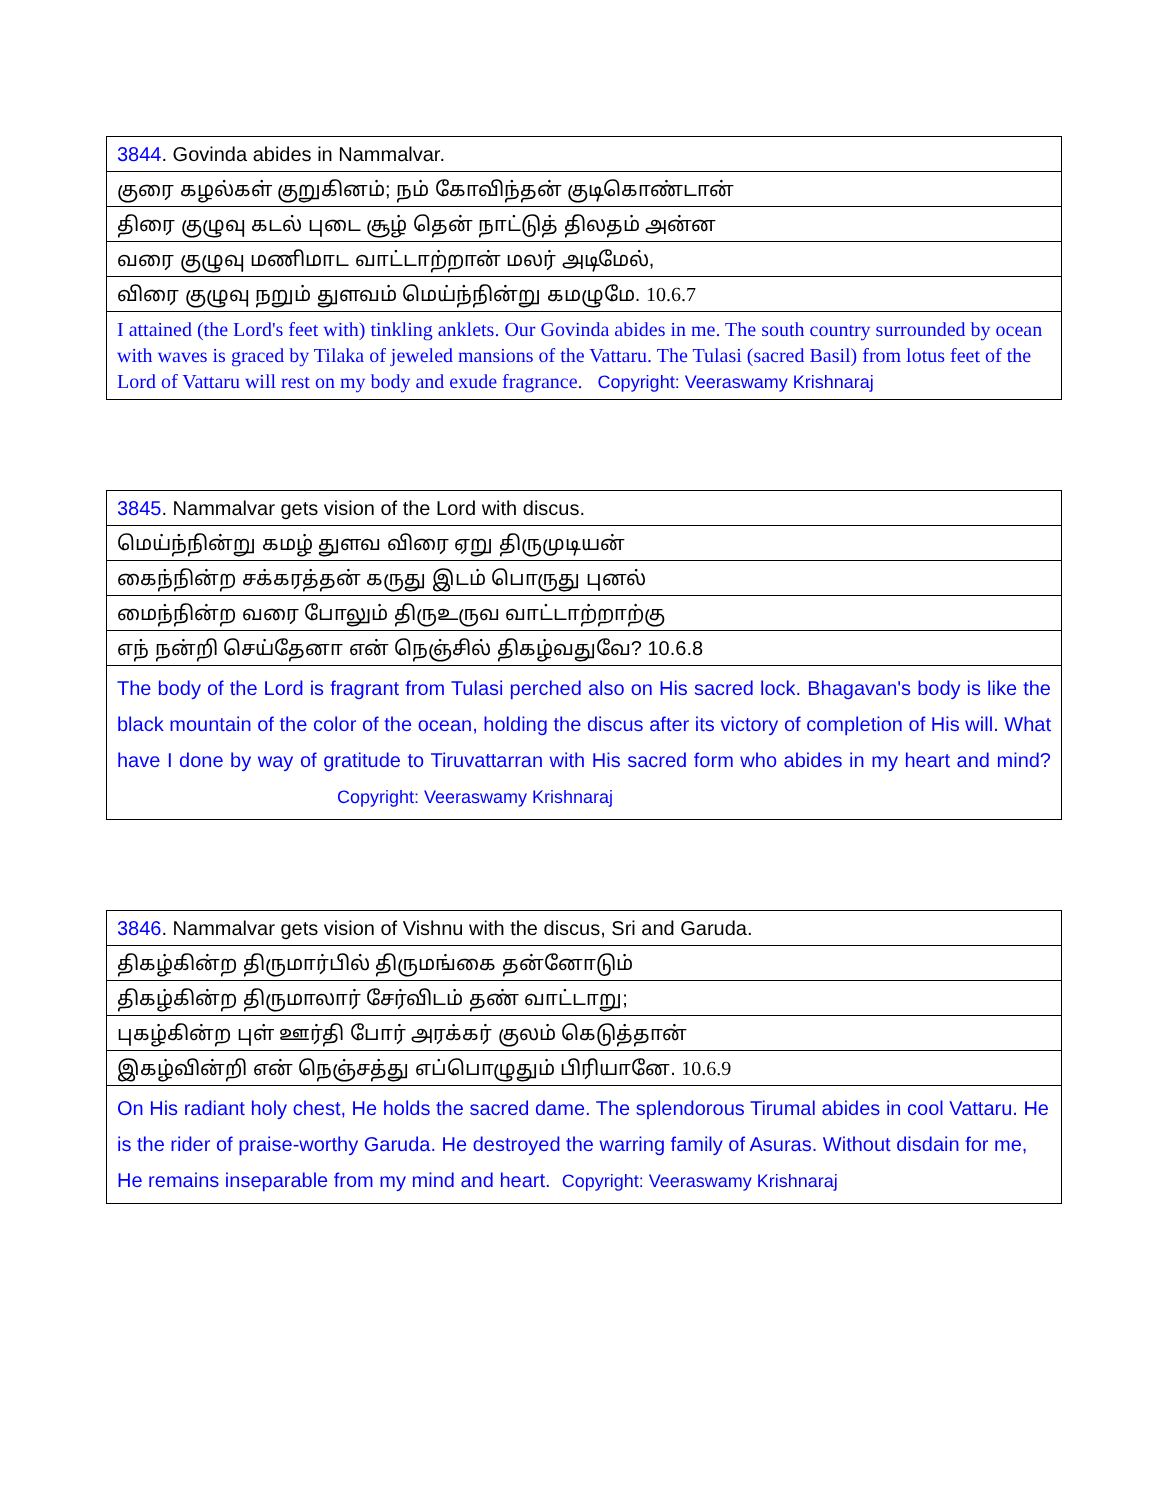| 3844 . Govinda abides in Nammalvar. |
| குரை கழல்கள் குறுகினம்; நம் கோவிந்தன் குடிகொண்டான் |
| திரை குழுவு கடல் புடை சூழ் தென் நாட்டுத் திலதம் அன்ன |
| வரை குழுவு மணிமாட வாட்டாற்றான் மலர் அடிமேல், |
| விரை குழுவு நறும் துளவம் மெய்ந்நின்று கமழுமே. 10.6.7 |
| I attained (the Lord's feet with) tinkling anklets. Our Govinda abides in me. The south country surrounded by ocean with waves is graced by Tilaka of jeweled mansions of the Vattaru. The Tulasi (sacred Basil) from lotus feet of the Lord of Vattaru will rest on my body and exude fragrance. Copyright: Veeraswamy Krishnaraj |
| 3845 . Nammalvar gets vision of the Lord with discus. |
| மெய்ந்நின்று கமழ் துளவ விரை ஏறு திருமுடியன் |
| கைந்நின்ற சக்கரத்தன் கருது இடம் பொருது புனல் |
| மைந்நின்ற வரை போலும் திருஉருவ வாட்டாற்றாற்கு |
| எந் நன்றி செய்தேனா என் நெஞ்சில் திகழ்வதுவே? 10.6.8 |
| The body of the Lord is fragrant from Tulasi perched also on His sacred lock. Bhagavan's body is like the black mountain of the color of the ocean, holding the discus after its victory of completion of His will. What have I done by way of gratitude to Tiruvattarran with His sacred form who abides in my heart and mind? Copyright: Veeraswamy Krishnaraj |
| 3846 . Nammalvar gets vision of Vishnu with the discus, Sri and Garuda. |
| திகழ்கின்ற திருமார்பில் திருமங்கை தன்னோடும் |
| திகழ்கின்ற திருமாலார் சேர்விடம் தண் வாட்டாறு; |
| புகழ்கின்ற புள் ஊர்தி போர் அரக்கர் குலம் கெடுத்தான் |
| இகழ்வின்றி என் நெஞ்சத்து எப்பொழுதும் பிரியானே. 10.6.9 |
| On His radiant holy chest, He holds the sacred dame. The splendorous Tirumal abides in cool Vattaru. He is the rider of praise-worthy Garuda. He destroyed the warring family of Asuras. Without disdain for me, He remains inseparable from my mind and heart. Copyright: Veeraswamy Krishnaraj |